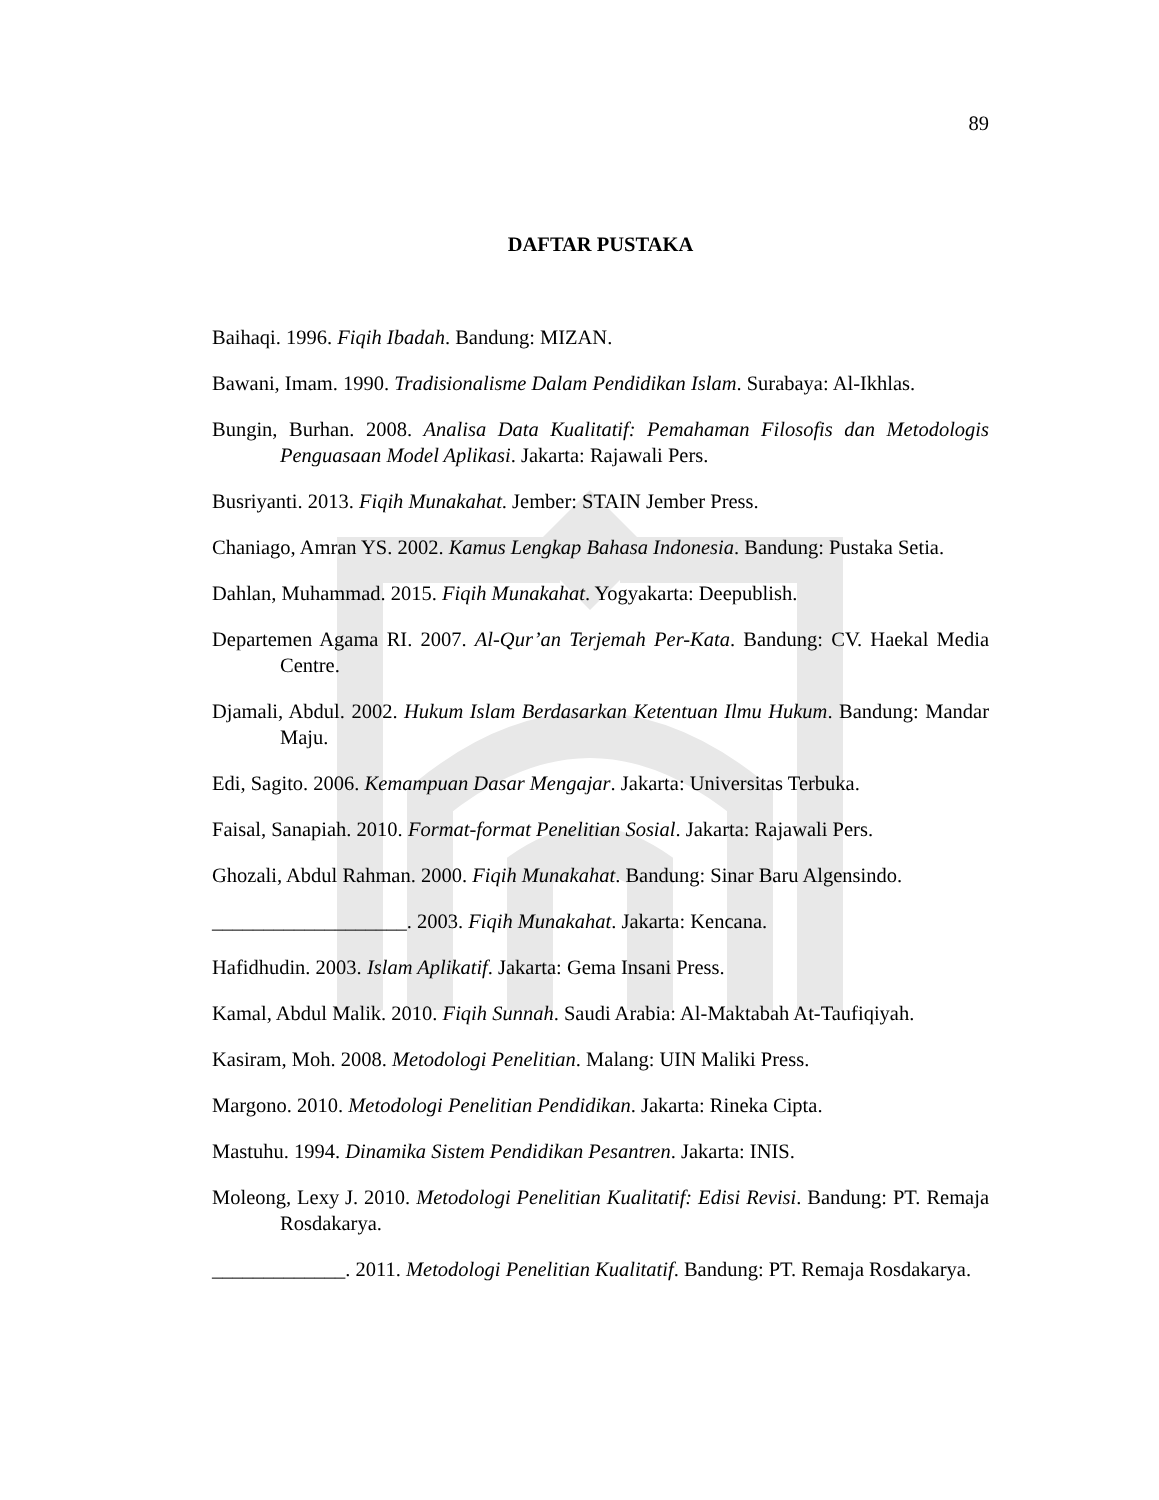89
DAFTAR PUSTAKA
Baihaqi. 1996. Fiqih Ibadah. Bandung: MIZAN.
Bawani, Imam. 1990. Tradisionalisme Dalam Pendidikan Islam. Surabaya: Al-Ikhlas.
Bungin, Burhan. 2008. Analisa Data Kualitatif: Pemahaman Filosofis dan Metodologis Penguasaan Model Aplikasi. Jakarta: Rajawali Pers.
Busriyanti. 2013. Fiqih Munakahat. Jember: STAIN Jember Press.
Chaniago, Amran YS. 2002. Kamus Lengkap Bahasa Indonesia. Bandung: Pustaka Setia.
Dahlan, Muhammad. 2015. Fiqih Munakahat. Yogyakarta: Deepublish.
Departemen Agama RI. 2007. Al-Qur’an Terjemah Per-Kata. Bandung: CV. Haekal Media Centre.
Djamali, Abdul. 2002. Hukum Islam Berdasarkan Ketentuan Ilmu Hukum. Bandung: Mandar Maju.
Edi, Sagito. 2006. Kemampuan Dasar Mengajar. Jakarta: Universitas Terbuka.
Faisal, Sanapiah. 2010. Format-format Penelitian Sosial. Jakarta: Rajawali Pers.
Ghozali, Abdul Rahman. 2000. Fiqih Munakahat. Bandung: Sinar Baru Algensindo.
___________________. 2003. Fiqih Munakahat. Jakarta: Kencana.
Hafidhudin. 2003. Islam Aplikatif. Jakarta: Gema Insani Press.
Kamal, Abdul Malik. 2010. Fiqih Sunnah. Saudi Arabia: Al-Maktabah At-Taufiqiyah.
Kasiram, Moh. 2008. Metodologi Penelitian. Malang: UIN Maliki Press.
Margono. 2010. Metodologi Penelitian Pendidikan. Jakarta: Rineka Cipta.
Mastuhu. 1994. Dinamika Sistem Pendidikan Pesantren. Jakarta: INIS.
Moleong, Lexy J. 2010. Metodologi Penelitian Kualitatif: Edisi Revisi. Bandung: PT. Remaja Rosdakarya.
_____________. 2011. Metodologi Penelitian Kualitatif. Bandung: PT. Remaja Rosdakarya.